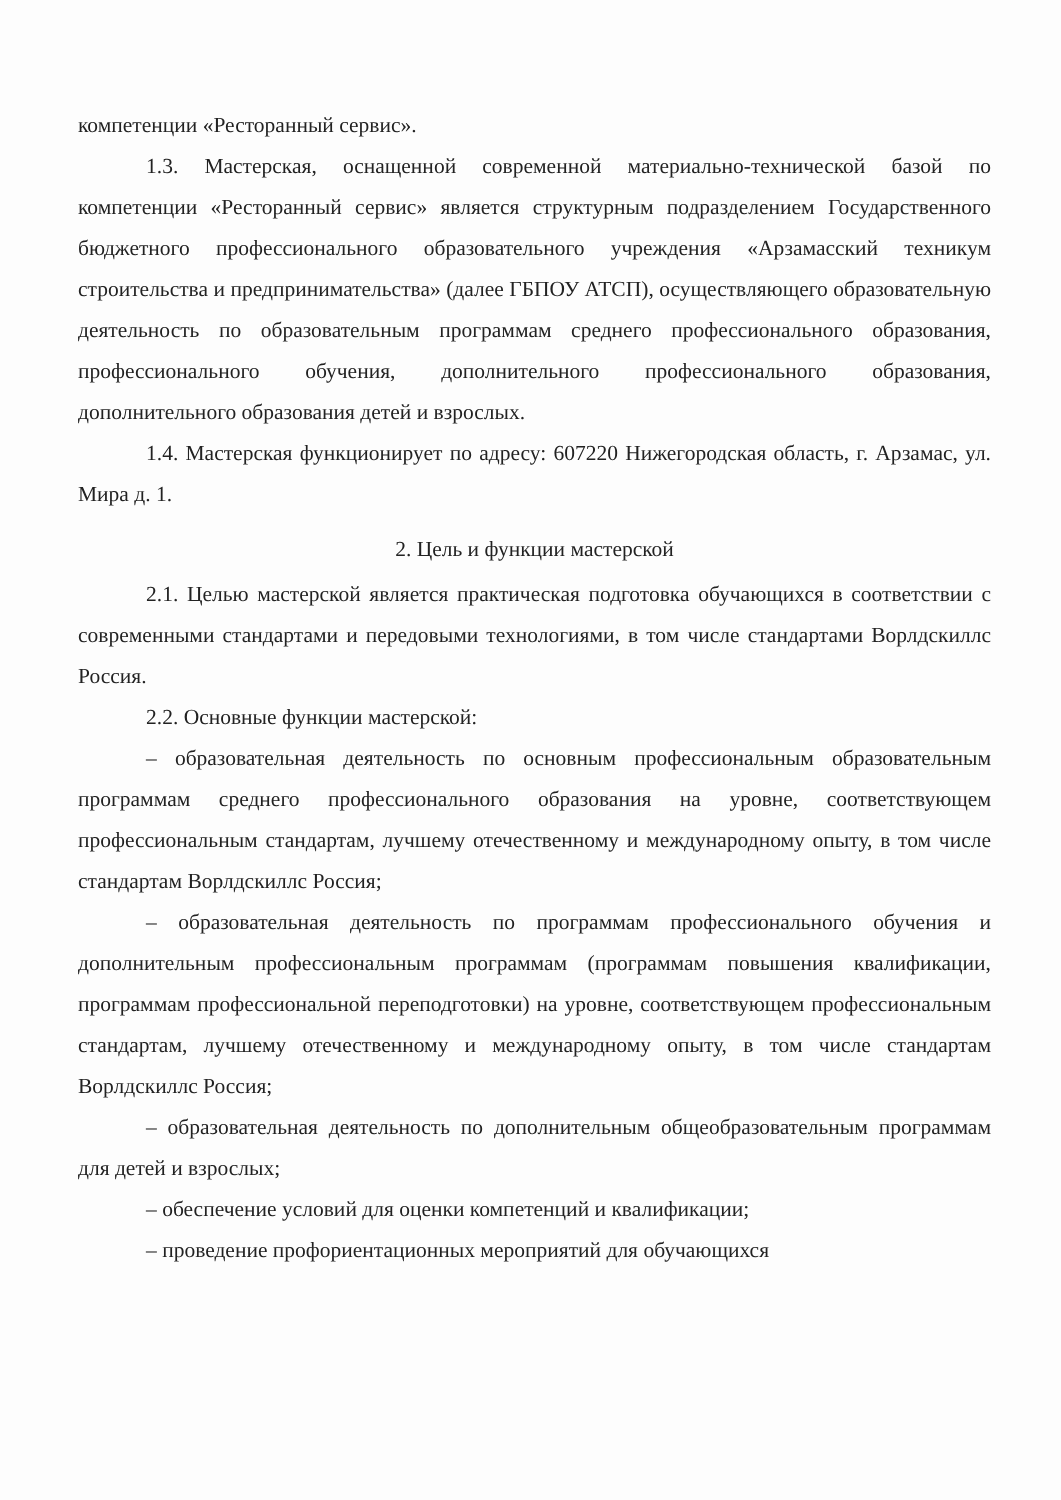компетенции «Ресторанный сервис».
1.3. Мастерская, оснащенной современной материально-технической базой по компетенции «Ресторанный сервис» является структурным подразделением Государственного бюджетного профессионального образовательного учреждения «Арзамасский техникум строительства и предпринимательства» (далее ГБПОУ АТСП), осуществляющего образовательную деятельность по образовательным программам среднего профессионального образования, профессионального обучения, дополнительного профессионального образования, дополнительного образования детей и взрослых.
1.4. Мастерская функционирует по адресу: 607220 Нижегородская область, г. Арзамас, ул. Мира д. 1.
2. Цель и функции мастерской
2.1. Целью мастерской является практическая подготовка обучающихся в соответствии с современными стандартами и передовыми технологиями, в том числе стандартами Ворлдскиллс Россия.
2.2. Основные функции мастерской:
– образовательная деятельность по основным профессиональным образовательным программам среднего профессионального образования на уровне, соответствующем профессиональным стандартам, лучшему отечественному и международному опыту, в том числе стандартам Ворлдскиллс Россия;
– образовательная деятельность по программам профессионального обучения и дополнительным профессиональным программам (программам повышения квалификации, программам профессиональной переподготовки) на уровне, соответствующем профессиональным стандартам, лучшему отечественному и международному опыту, в том числе стандартам Ворлдскиллс Россия;
– образовательная деятельность по дополнительным общеобразовательным программам для детей и взрослых;
– обеспечение условий для оценки компетенций и квалификации;
– проведение профориентационных мероприятий для обучающихся